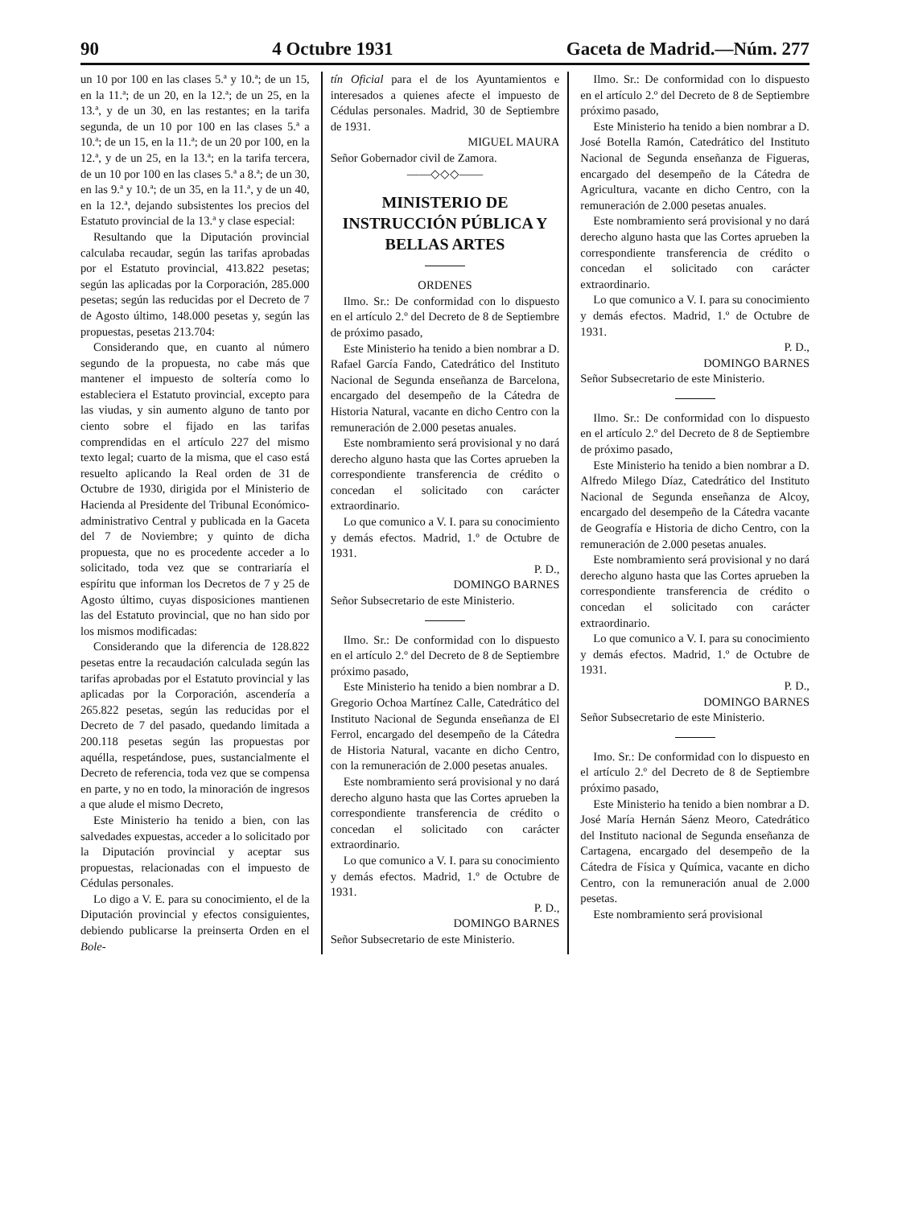90 4 Octubre 1931 Gaceta de Madrid.—Núm. 277
un 10 por 100 en las clases 5.ª y 10.ª; de un 15, en la 11.ª; de un 20, en la 12.ª; de un 25, en la 13.ª, y de un 30, en las restantes; en la tarifa segunda, de un 10 por 100 en las clases 5.ª a 10.ª; de un 15, en la 11.ª; de un 20 por 100, en la 12.ª, y de un 25, en la 13.ª; en la tarifa tercera, de un 10 por 100 en las clases 5.ª a 8.ª; de un 30, en las 9.ª y 10.ª; de un 35, en la 11.ª, y de un 40, en la 12.ª, dejando subsistentes los precios del Estatuto provincial de la 13.ª y clase especial:
Resultando que la Diputación provincial calculaba recaudar, según las tarifas aprobadas por el Estatuto provincial, 413.822 pesetas; según las aplicadas por la Corporación, 285.000 pesetas; según las reducidas por el Decreto de 7 de Agosto último, 148.000 pesetas y, según las propuestas, pesetas 213.704:
Considerando que, en cuanto al número segundo de la propuesta, no cabe más que mantener el impuesto de soltería como lo estableciera el Estatuto provincial, excepto para las viudas, y sin aumento alguno de tanto por ciento sobre el fijado en las tarifas comprendidas en el artículo 227 del mismo texto legal; cuarto de la misma, que el caso está resuelto aplicando la Real orden de 31 de Octubre de 1930, dirigida por el Ministerio de Hacienda al Presidente del Tribunal Económico-administrativo Central y publicada en la Gaceta del 7 de Noviembre; y quinto de dicha propuesta, que no es procedente acceder a lo solicitado, toda vez que se contrariaría el espíritu que informan los Decretos de 7 y 25 de Agosto último, cuyas disposiciones mantienen las del Estatuto provincial, que no han sido por los mismos modificadas:
Considerando que la diferencia de 128.822 pesetas entre la recaudación calculada según las tarifas aprobadas por el Estatuto provincial y las aplicadas por la Corporación, ascendería a 265.822 pesetas, según las reducidas por el Decreto de 7 del pasado, quedando limitada a 200.118 pesetas según las propuestas por aquélla, respetándose, pues, sustancialmente el Decreto de referencia, toda vez que se compensa en parte, y no en todo, la minoración de ingresos a que alude el mismo Decreto,
Este Ministerio ha tenido a bien, con las salvedades expuestas, acceder a lo solicitado por la Diputación provincial y aceptar sus propuestas, relacionadas con el impuesto de Cédulas personales.
Lo digo a V. E. para su conocimiento, el de la Diputación provincial y efectos consiguientes, debiendo publicarse la preinserta Orden en el Bole-
tín Oficial para el de los Ayuntamientos e interesados a quienes afecte el impuesto de Cédulas personales. Madrid, 30 de Septiembre de 1931.
MIGUEL MAURA
Señor Gobernador civil de Zamora.
——◇◇◇——
MINISTERIO DE INSTRUCCIÓN PÚBLICA Y BELLAS ARTES
ORDENES
Ilmo. Sr.: De conformidad con lo dispuesto en el artículo 2.º del Decreto de 8 de Septiembre de próximo pasado,
Este Ministerio ha tenido a bien nombrar a D. Rafael García Fando, Catedrático del Instituto Nacional de Segunda enseñanza de Barcelona, encargado del desempeño de la Cátedra de Historia Natural, vacante en dicho Centro con la remuneración de 2.000 pesetas anuales.
Este nombramiento será provisional y no dará derecho alguno hasta que las Cortes aprueben la correspondiente transferencia de crédito o concedan el solicitado con carácter extraordinario.
Lo que comunico a V. I. para su conocimiento y demás efectos. Madrid, 1.º de Octubre de 1931.
P. D.,
DOMINGO BARNES
Señor Subsecretario de este Ministerio.
Ilmo. Sr.: De conformidad con lo dispuesto en el artículo 2.º del Decreto de 8 de Septiembre próximo pasado,
Este Ministerio ha tenido a bien nombrar a D. Gregorio Ochoa Martínez Calle, Catedrático del Instituto Nacional de Segunda enseñanza de El Ferrol, encargado del desempeño de la Cátedra de Historia Natural, vacante en dicho Centro, con la remuneración de 2.000 pesetas anuales.
Este nombramiento será provisional y no dará derecho alguno hasta que las Cortes aprueben la correspondiente transferencia de crédito o concedan el solicitado con carácter extraordinario.
Lo que comunico a V. I. para su conocimiento y demás efectos. Madrid, 1.º de Octubre de 1931.
P. D.,
DOMINGO BARNES
Señor Subsecretario de este Ministerio.
Ilmo. Sr.: De conformidad con lo dispuesto en el artículo 2.º del Decreto de 8 de Septiembre próximo pasado,
Este Ministerio ha tenido a bien nombrar a D. José Botella Ramón, Catedrático del Instituto Nacional de Segunda enseñanza de Figueras, encargado del desempeño de la Cátedra de Agricultura, vacante en dicho Centro, con la remuneración de 2.000 pesetas anuales.
Este nombramiento será provisional y no dará derecho alguno hasta que las Cortes aprueben la correspondiente transferencia de crédito o concedan el solicitado con carácter extraordinario.
Lo que comunico a V. I. para su conocimiento y demás efectos. Madrid, 1.º de Octubre de 1931.
P. D.,
DOMINGO BARNES
Señor Subsecretario de este Ministerio.
Ilmo. Sr.: De conformidad con lo dispuesto en el artículo 2.º del Decreto de 8 de Septiembre de próximo pasado,
Este Ministerio ha tenido a bien nombrar a D. Alfredo Milego Díaz, Catedrático del Instituto Nacional de Segunda enseñanza de Alcoy, encargado del desempeño de la Cátedra vacante de Geografía e Historia de dicho Centro, con la remuneración de 2.000 pesetas anuales.
Este nombramiento será provisional y no dará derecho alguno hasta que las Cortes aprueben la correspondiente transferencia de crédito o concedan el solicitado con carácter extraordinario.
Lo que comunico a V. I. para su conocimiento y demás efectos. Madrid, 1.º de Octubre de 1931.
P. D.,
DOMINGO BARNES
Señor Subsecretario de este Ministerio.
Imo. Sr.: De conformidad con lo dispuesto en el artículo 2.º del Decreto de 8 de Septiembre próximo pasado,
Este Ministerio ha tenido a bien nombrar a D. José María Hernán Sáenz Meoro, Catedrático del Instituto nacional de Segunda enseñanza de Cartagena, encargado del desempeño de la Cátedra de Física y Química, vacante en dicho Centro, con la remuneración anual de 2.000 pesetas.
Este nombramiento será provisional